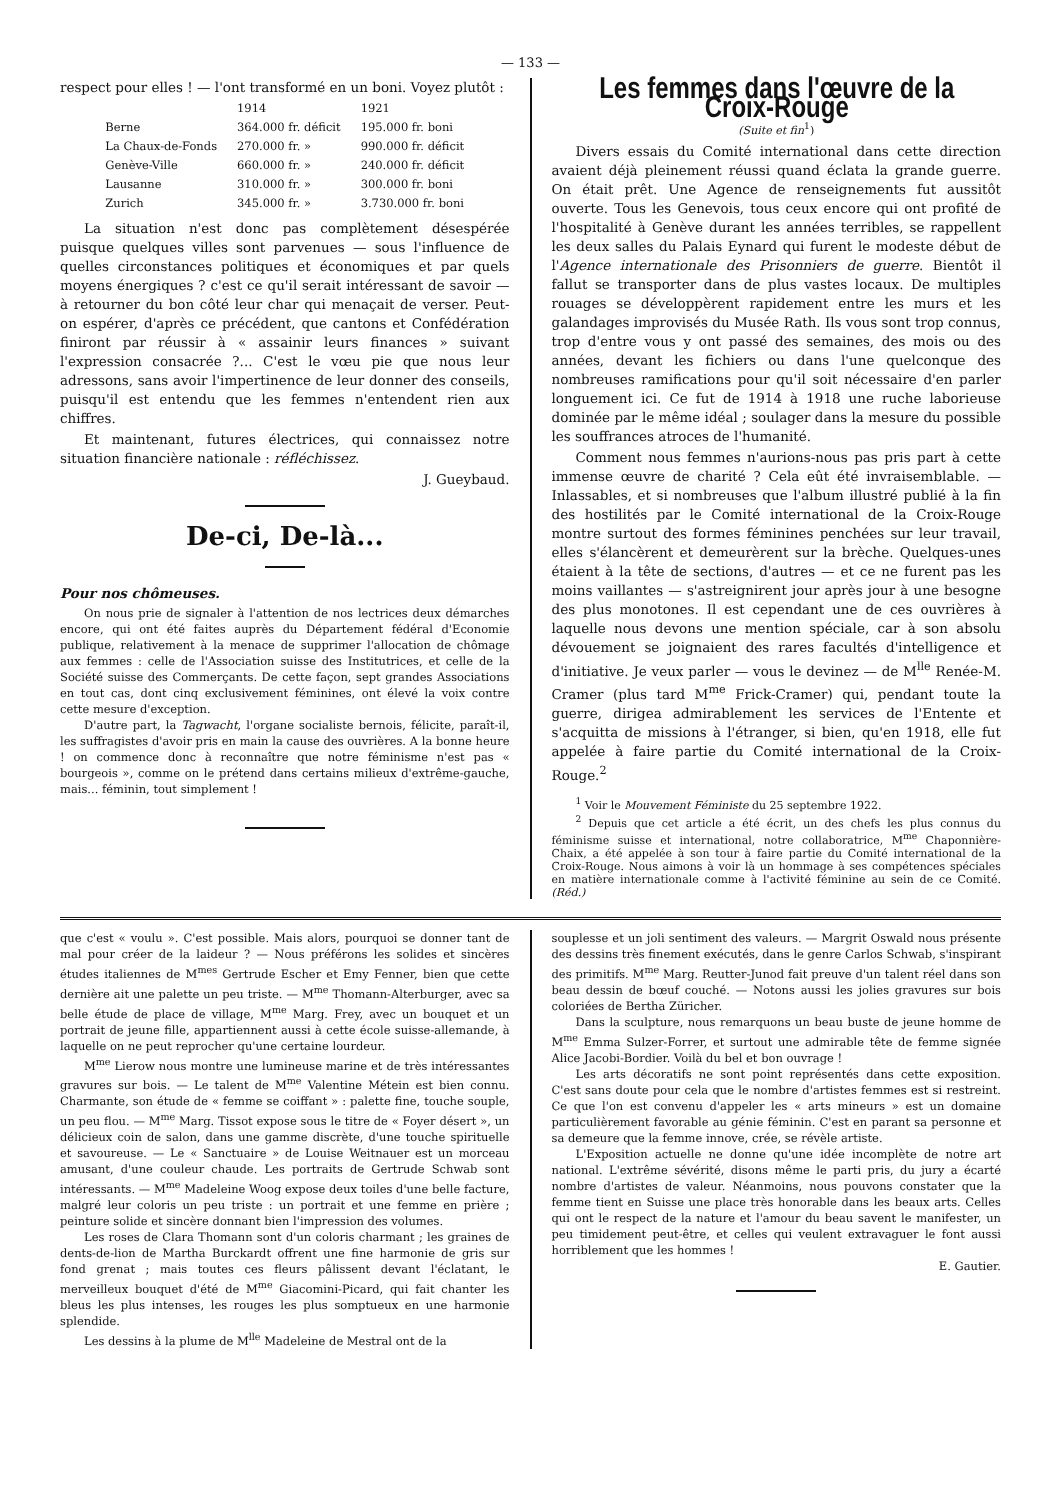— 133 —
respect pour elles ! — l'ont transformé en un boni. Voyez plutôt :
| | 1914 | 1921 |
| --- | --- | --- |
| Berne | 364.000 fr. déficit | 195.000 fr. boni |
| La Chaux-de-Fonds | 270.000 fr. » | 990.000 fr. déficit |
| Genève-Ville | 660.000 fr. » | 240.000 fr. déficit |
| Lausanne | 310.000 fr. » | 300.000 fr. boni |
| Zurich | 345.000 fr. » | 3.730.000 fr. boni |
La situation n'est donc pas complètement désespérée puisque quelques villes sont parvenues — sous l'influence de quelles circonstances politiques et économiques et par quels moyens énergiques ? c'est ce qu'il serait intéressant de savoir — à retourner du bon côté leur char qui menaçait de verser. Peut-on espérer, d'après ce précédent, que cantons et Confédération finiront par réussir à « assainir leurs finances » suivant l'expression consacrée ?... C'est le vœu pie que nous leur adressons, sans avoir l'impertinence de leur donner des conseils, puisqu'il est entendu que les femmes n'entendent rien aux chiffres.
Et maintenant, futures électrices, qui connaissez notre situation financière nationale : réfléchissez.
J. Gueybaud.
De-ci, De-là...
Pour nos chômeuses.
On nous prie de signaler à l'attention de nos lectrices deux démarches encore, qui ont été faites auprès du Département fédéral d'Economie publique, relativement à la menace de supprimer l'allocation de chômage aux femmes : celle de l'Association suisse des Institutrices, et celle de la Société suisse des Commerçants. De cette façon, sept grandes Associations en tout cas, dont cinq exclusivement féminines, ont élevé la voix contre cette mesure d'exception.
D'autre part, la Tagwacht, l'organe socialiste bernois, félicite, paraît-il, les suffragistes d'avoir pris en main la cause des ouvrières. A la bonne heure ! on commence donc à reconnaître que notre féminisme n'est pas « bourgeois », comme on le prétend dans certains milieux d'extrême-gauche, mais... féminin, tout simplement !
Les femmes dans l'œuvre de la Croix-Rouge
(Suite et fin<sup>1</sup>)
Divers essais du Comité international dans cette direction avaient déjà pleinement réussi quand éclata la grande guerre. On était prêt. Une Agence de renseignements fut aussitôt ouverte. Tous les Genevois, tous ceux encore qui ont profité de l'hospitalité à Genève durant les années terribles, se rappellent les deux salles du Palais Eynard qui furent le modeste début de l'Agence internationale des Prisonniers de guerre. Bientôt il fallut se transporter dans de plus vastes locaux. De multiples rouages se développèrent rapidement entre les murs et les galandages improvisés du Musée Rath. Ils vous sont trop connus, trop d'entre vous y ont passé des semaines, des mois ou des années, devant les fichiers ou dans l'une quelconque des nombreuses ramifications pour qu'il soit nécessaire d'en parler longuement ici. Ce fut de 1914 à 1918 une ruche laborieuse dominée par le même idéal ; soulager dans la mesure du possible les souffrances atroces de l'humanité.
Comment nous femmes n'aurions-nous pas pris part à cette immense œuvre de charité ? Cela eût été invraisemblable. — Inlassables, et si nombreuses que l'album illustré publié à la fin des hostilités par le Comité international de la Croix-Rouge montre surtout des formes féminines penchées sur leur travail, elles s'élancèrent et demeurèrent sur la brèche. Quelques-unes étaient à la tête de sections, d'autres — et ce ne furent pas les moins vaillantes — s'astreignirent jour après jour à une besogne des plus monotones. Il est cependant une de ces ouvrières à laquelle nous devons une mention spéciale, car à son absolu dévouement se joignaient des rares facultés d'intelligence et d'initiative. Je veux parler — vous le devinez — de M<sup>lle</sup> Renée-M. Cramer (plus tard M<sup>me</sup> Frick-Cramer) qui, pendant toute la guerre, dirigea admirablement les services de l'Entente et s'acquitta de missions à l'étranger, si bien, qu'en 1918, elle fut appelée à faire partie du Comité international de la Croix-Rouge.<sup>2</sup>
<sup>1</sup> Voir le Mouvement Féministe du 25 septembre 1922.
<sup>2</sup> Depuis que cet article a été écrit, un des chefs les plus connus du féminisme suisse et international, notre collaboratrice, M<sup>me</sup> Chaponnière-Chaix, a été appelée à son tour à faire partie du Comité international de la Croix-Rouge. Nous aimons à voir là un hommage à ses compétences spéciales en matière internationale comme à l'activité féminine au sein de ce Comité. (Réd.)
que c'est « voulu ». C'est possible. Mais alors, pourquoi se donner tant de mal pour créer de la laideur ? — Nous préférons les solides et sincères études italiennes de M<sup>mes</sup> Gertrude Escher et Emy Fenner, bien que cette dernière ait une palette un peu triste. — M<sup>me</sup> Thomann-Alterburger, avec sa belle étude de place de village, M<sup>me</sup> Marg. Frey, avec un bouquet et un portrait de jeune fille, appartiennent aussi à cette école suisse-allemande, à laquelle on ne peut reprocher qu'une certaine lourdeur.
M<sup>me</sup> Lierow nous montre une lumineuse marine et de très intéressantes gravures sur bois. — Le talent de M<sup>me</sup> Valentine Métein est bien connu. Charmante, son étude de « femme se coiffant » : palette fine, touche souple, un peu flou. — M<sup>me</sup> Marg. Tissot expose sous le titre de « Foyer désert », un délicieux coin de salon, dans une gamme discrète, d'une touche spirituelle et savoureuse. — Le « Sanctuaire » de Louise Weitnauer est un morceau amusant, d'une couleur chaude. Les portraits de Gertrude Schwab sont intéressants. — M<sup>me</sup> Madeleine Woog expose deux toiles d'une belle facture, malgré leur coloris un peu triste : un portrait et une femme en prière ; peinture solide et sincère donnant bien l'impression des volumes.
Les roses de Clara Thomann sont d'un coloris charmant ; les graines de dents-de-lion de Martha Burckardt offrent une fine harmonie de gris sur fond grenat ; mais toutes ces fleurs pâlissent devant l'éclatant, le merveilleux bouquet d'été de M<sup>me</sup> Giacomini-Picard, qui fait chanter les bleus les plus intenses, les rouges les plus somptueux en une harmonie splendide.
Les dessins à la plume de M<sup>lle</sup> Madeleine de Mestral ont de la
souplesse et un joli sentiment des valeurs. — Margrit Oswald nous présente des dessins très finement exécutés, dans le genre Carlos Schwab, s'inspirant des primitifs. M<sup>me</sup> Marg. Reutter-Junod fait preuve d'un talent réel dans son beau dessin de bœuf couché. — Notons aussi les jolies gravures sur bois coloriées de Bertha Züricher.
Dans la sculpture, nous remarquons un beau buste de jeune homme de M<sup>me</sup> Emma Sulzer-Forrer, et surtout une admirable tête de femme signée Alice Jacobi-Bordier. Voilà du bel et bon ouvrage !
Les arts décoratifs ne sont point représentés dans cette exposition. C'est sans doute pour cela que le nombre d'artistes femmes est si restreint. Ce que l'on est convenu d'appeler les « arts mineurs » est un domaine particulièrement favorable au génie féminin. C'est en parant sa personne et sa demeure que la femme innove, crée, se révèle artiste.
L'Exposition actuelle ne donne qu'une idée incomplète de notre art national. L'extrême sévérité, disons même le parti pris, du jury a écarté nombre d'artistes de valeur. Néanmoins, nous pouvons constater que la femme tient en Suisse une place très honorable dans les beaux arts. Celles qui ont le respect de la nature et l'amour du beau savent le manifester, un peu timidement peut-être, et celles qui veulent extravaguer le font aussi horriblement que les hommes !
E. Gautier.